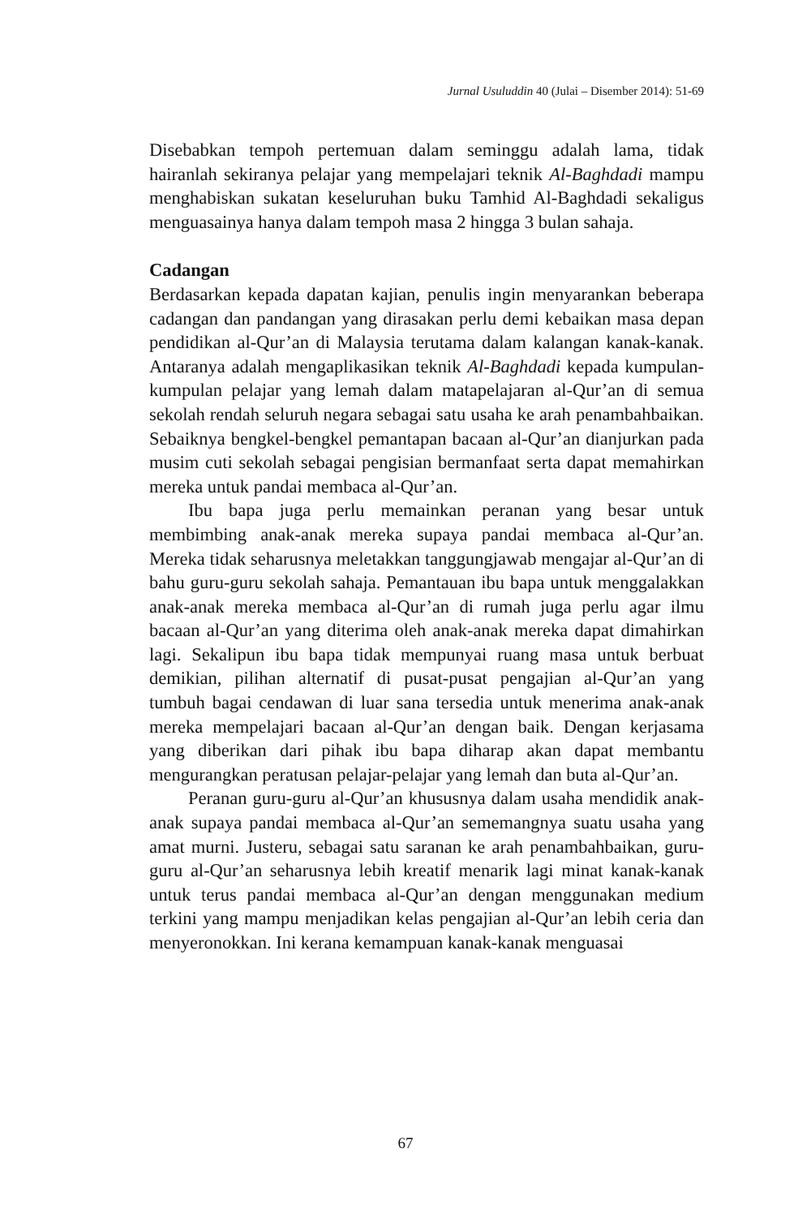Jurnal Usuluddin 40 (Julai – Disember 2014): 51-69
Disebabkan tempoh pertemuan dalam seminggu adalah lama, tidak hairanlah sekiranya pelajar yang mempelajari teknik Al-Baghdadi mampu menghabiskan sukatan keseluruhan buku Tamhid Al-Baghdadi sekaligus menguasainya hanya dalam tempoh masa 2 hingga 3 bulan sahaja.
Cadangan
Berdasarkan kepada dapatan kajian, penulis ingin menyarankan beberapa cadangan dan pandangan yang dirasakan perlu demi kebaikan masa depan pendidikan al-Qur’an di Malaysia terutama dalam kalangan kanak-kanak. Antaranya adalah mengaplikasikan teknik Al-Baghdadi kepada kumpulan-kumpulan pelajar yang lemah dalam matapelajaran al-Qur’an di semua sekolah rendah seluruh negara sebagai satu usaha ke arah penambahbaikan. Sebaiknya bengkel-bengkel pemantapan bacaan al-Qur’an dianjurkan pada musim cuti sekolah sebagai pengisian bermanfaat serta dapat memahirkan mereka untuk pandai membaca al-Qur’an.
Ibu bapa juga perlu memainkan peranan yang besar untuk membimbing anak-anak mereka supaya pandai membaca al-Qur’an. Mereka tidak seharusnya meletakkan tanggungjawab mengajar al-Qur’an di bahu guru-guru sekolah sahaja. Pemantauan ibu bapa untuk menggalakkan anak-anak mereka membaca al-Qur’an di rumah juga perlu agar ilmu bacaan al-Qur’an yang diterima oleh anak-anak mereka dapat dimahirkan lagi. Sekalipun ibu bapa tidak mempunyai ruang masa untuk berbuat demikian, pilihan alternatif di pusat-pusat pengajian al-Qur’an yang tumbuh bagai cendawan di luar sana tersedia untuk menerima anak-anak mereka mempelajari bacaan al-Qur’an dengan baik. Dengan kerjasama yang diberikan dari pihak ibu bapa diharap akan dapat membantu mengurangkan peratusan pelajar-pelajar yang lemah dan buta al-Qur’an.
Peranan guru-guru al-Qur’an khususnya dalam usaha mendidik anak-anak supaya pandai membaca al-Qur’an sememangnya suatu usaha yang amat murni. Justeru, sebagai satu saranan ke arah penambahbaikan, guru-guru al-Qur’an seharusnya lebih kreatif menarik lagi minat kanak-kanak untuk terus pandai membaca al-Qur’an dengan menggunakan medium terkini yang mampu menjadikan kelas pengajian al-Qur’an lebih ceria dan menyeronokkan. Ini kerana kemampuan kanak-kanak menguasai
67